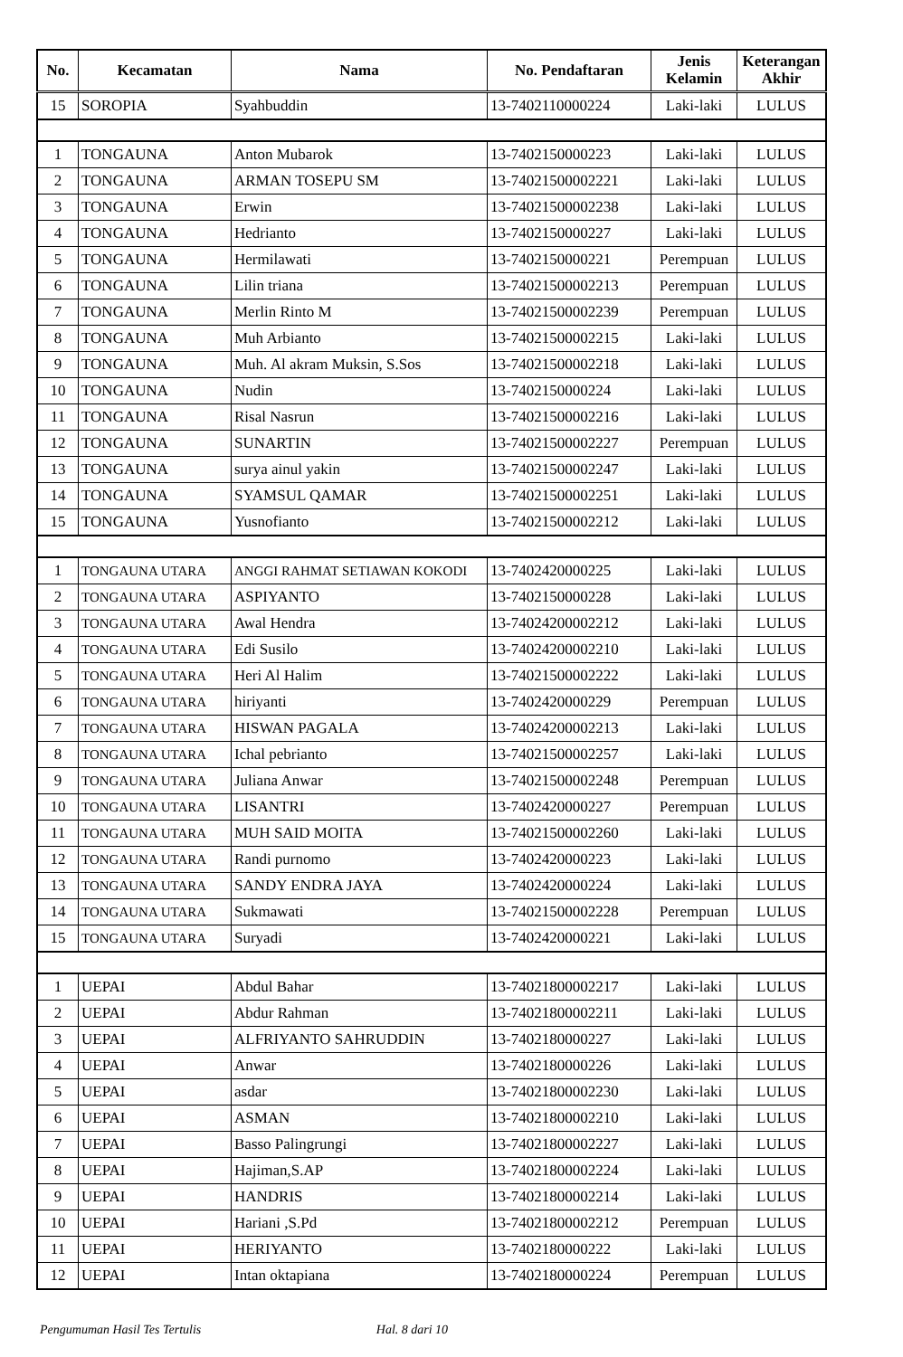| No. | Kecamatan | Nama | No. Pendaftaran | Jenis Kelamin | Keterangan Akhir |
| --- | --- | --- | --- | --- | --- |
| 15 | SOROPIA | Syahbuddin | 13-7402110000224 | Laki-laki | LULUS |
| 1 | TONGAUNA | Anton Mubarok | 13-7402150000223 | Laki-laki | LULUS |
| 2 | TONGAUNA | ARMAN TOSEPU SM | 13-74021500002221 | Laki-laki | LULUS |
| 3 | TONGAUNA | Erwin | 13-74021500002238 | Laki-laki | LULUS |
| 4 | TONGAUNA | Hedrianto | 13-7402150000227 | Laki-laki | LULUS |
| 5 | TONGAUNA | Hermilawati | 13-7402150000221 | Perempuan | LULUS |
| 6 | TONGAUNA | Lilin triana | 13-74021500002213 | Perempuan | LULUS |
| 7 | TONGAUNA | Merlin Rinto M | 13-74021500002239 | Perempuan | LULUS |
| 8 | TONGAUNA | Muh Arbianto | 13-74021500002215 | Laki-laki | LULUS |
| 9 | TONGAUNA | Muh. Al akram Muksin, S.Sos | 13-74021500002218 | Laki-laki | LULUS |
| 10 | TONGAUNA | Nudin | 13-7402150000224 | Laki-laki | LULUS |
| 11 | TONGAUNA | Risal Nasrun | 13-74021500002216 | Laki-laki | LULUS |
| 12 | TONGAUNA | SUNARTIN | 13-74021500002227 | Perempuan | LULUS |
| 13 | TONGAUNA | surya ainul yakin | 13-74021500002247 | Laki-laki | LULUS |
| 14 | TONGAUNA | SYAMSUL QAMAR | 13-74021500002251 | Laki-laki | LULUS |
| 15 | TONGAUNA | Yusnofianto | 13-74021500002212 | Laki-laki | LULUS |
| 1 | TONGAUNA UTARA | ANGGI RAHMAT SETIAWAN KOKODI | 13-7402420000225 | Laki-laki | LULUS |
| 2 | TONGAUNA UTARA | ASPIYANTO | 13-7402150000228 | Laki-laki | LULUS |
| 3 | TONGAUNA UTARA | Awal Hendra | 13-74024200002212 | Laki-laki | LULUS |
| 4 | TONGAUNA UTARA | Edi Susilo | 13-74024200002210 | Laki-laki | LULUS |
| 5 | TONGAUNA UTARA | Heri Al Halim | 13-74021500002222 | Laki-laki | LULUS |
| 6 | TONGAUNA UTARA | hiriyanti | 13-7402420000229 | Perempuan | LULUS |
| 7 | TONGAUNA UTARA | HISWAN PAGALA | 13-74024200002213 | Laki-laki | LULUS |
| 8 | TONGAUNA UTARA | Ichal pebrianto | 13-74021500002257 | Laki-laki | LULUS |
| 9 | TONGAUNA UTARA | Juliana Anwar | 13-74021500002248 | Perempuan | LULUS |
| 10 | TONGAUNA UTARA | LISANTRI | 13-7402420000227 | Perempuan | LULUS |
| 11 | TONGAUNA UTARA | MUH SAID MOITA | 13-74021500002260 | Laki-laki | LULUS |
| 12 | TONGAUNA UTARA | Randi purnomo | 13-7402420000223 | Laki-laki | LULUS |
| 13 | TONGAUNA UTARA | SANDY ENDRA JAYA | 13-7402420000224 | Laki-laki | LULUS |
| 14 | TONGAUNA UTARA | Sukmawati | 13-74021500002228 | Perempuan | LULUS |
| 15 | TONGAUNA UTARA | Suryadi | 13-7402420000221 | Laki-laki | LULUS |
| 1 | UEPAI | Abdul Bahar | 13-74021800002217 | Laki-laki | LULUS |
| 2 | UEPAI | Abdur Rahman | 13-74021800002211 | Laki-laki | LULUS |
| 3 | UEPAI | ALFRIYANTO SAHRUDDIN | 13-7402180000227 | Laki-laki | LULUS |
| 4 | UEPAI | Anwar | 13-7402180000226 | Laki-laki | LULUS |
| 5 | UEPAI | asdar | 13-74021800002230 | Laki-laki | LULUS |
| 6 | UEPAI | ASMAN | 13-74021800002210 | Laki-laki | LULUS |
| 7 | UEPAI | Basso Palingrungi | 13-74021800002227 | Laki-laki | LULUS |
| 8 | UEPAI | Hajiman,S.AP | 13-74021800002224 | Laki-laki | LULUS |
| 9 | UEPAI | HANDRIS | 13-74021800002214 | Laki-laki | LULUS |
| 10 | UEPAI | Hariani ,S.Pd | 13-74021800002212 | Perempuan | LULUS |
| 11 | UEPAI | HERIYANTO | 13-7402180000222 | Laki-laki | LULUS |
| 12 | UEPAI | Intan oktapiana | 13-7402180000224 | Perempuan | LULUS |
Pengumuman Hasil Tes Tertulis Hal. 8 dari 10